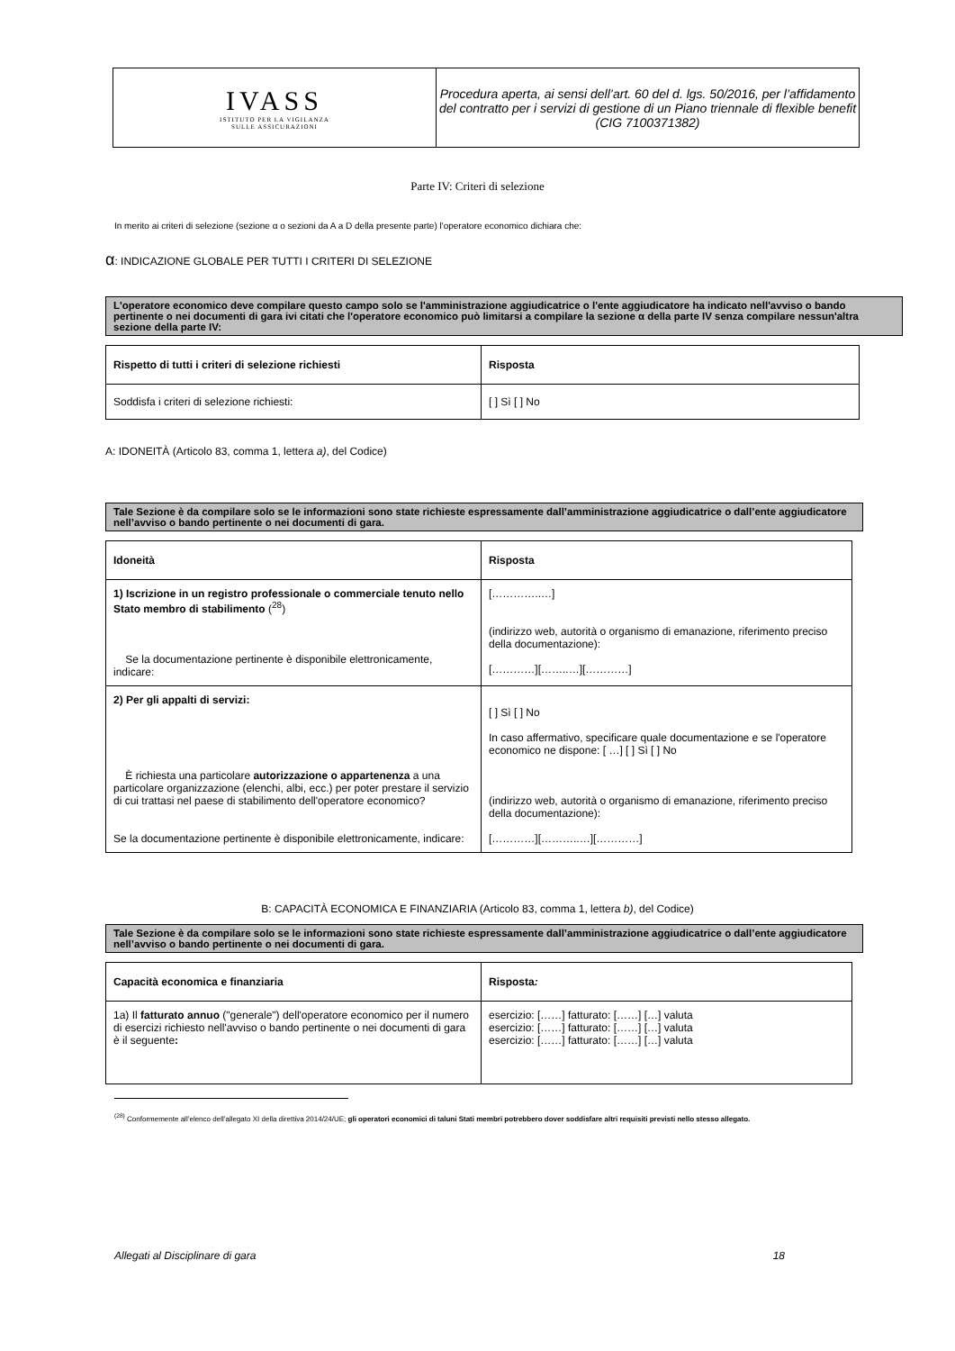| IVASS ISTITUTO PER LA VIGILANZA SULLE ASSICURAZIONI | Procedura aperta, ai sensi dell’art. 60 del d. lgs. 50/2016, per l’affidamento del contratto per i servizi di gestione di un Piano triennale di flexible benefit (CIG 7100371382) |
Parte IV: Criteri di selezione
In merito ai criteri di selezione (sezione α o sezioni da A a D della presente parte) l'operatore economico dichiara che:
α: INDICAZIONE GLOBALE PER TUTTI I CRITERI DI SELEZIONE
L'operatore economico deve compilare questo campo solo se l'amministrazione aggiudicatrice o l'ente aggiudicatore ha indicato nell'avviso o bando pertinente o nei documenti di gara ivi citati che l'operatore economico può limitarsi a compilare la sezione α della parte IV senza compilare nessun'altra sezione della parte IV:
| Rispetto di tutti i criteri di selezione richiesti | Risposta |
| --- | --- |
| Soddisfa i criteri di selezione richiesti: | [ ] Sì [ ] No |
A: IDONEITÀ (Articolo 83, comma 1, lettera a), del Codice)
Tale Sezione è da compilare solo se le informazioni sono state richieste espressamente dall’amministrazione aggiudicatrice o dall’ente aggiudicatore nell’avviso o bando pertinente o nei documenti di gara.
| Idoneità | Risposta |
| --- | --- |
| 1) Iscrizione in un registro professionale o commerciale tenuto nello Stato membro di stabilimento (<sup>28</sup>) Se la documentazione pertinente è disponibile elettronicamente, indicare: | […………..…] (indirizzo web, autorità o organismo di emanazione, riferimento preciso della documentazione): […………][……..…][…………] |
| 2) Per gli appalti di servizi: È richiesta una particolare autorizzazione o appartenenza a una particolare organizzazione (elenchi, albi, ecc.) per poter prestare il servizio di cui trattasi nel paese di stabilimento dell'operatore economico? Se la documentazione pertinente è disponibile elettronicamente, indicare: | [ ] Sì [ ] No In caso affermativo, specificare quale documentazione e se l'operatore economico ne dispone: [ …] [ ] Sì [ ] No (indirizzo web, autorità o organismo di emanazione, riferimento preciso della documentazione): […………][………..…][…………] |
B: CAPACITÀ ECONOMICA E FINANZIARIA (Articolo 83, comma 1, lettera b), del Codice)
Tale Sezione è da compilare solo se le informazioni sono state richieste espressamente dall’amministrazione aggiudicatrice o dall’ente aggiudicatore nell’avviso o bando pertinente o nei documenti di gara.
| Capacità economica e finanziaria | Risposta : |
| --- | --- |
| 1a) Il fatturato annuo ("generale") dell'operatore economico per il numero di esercizi richiesto nell'avviso o bando pertinente o nei documenti di gara è il seguente : | esercizio: [……] fatturato: [……] […] valuta esercizio: [……] fatturato: [……] […] valuta esercizio: [……] fatturato: [……] […] valuta |
<sup>(28)</sup> Conformemente all’elenco dell’allegato XI della direttiva 2014/24/UE; gli operatori economici di taluni Stati membri potrebbero dover soddisfare altri requisiti previsti nello stesso allegato.
Allegati al Disciplinare di gara 18